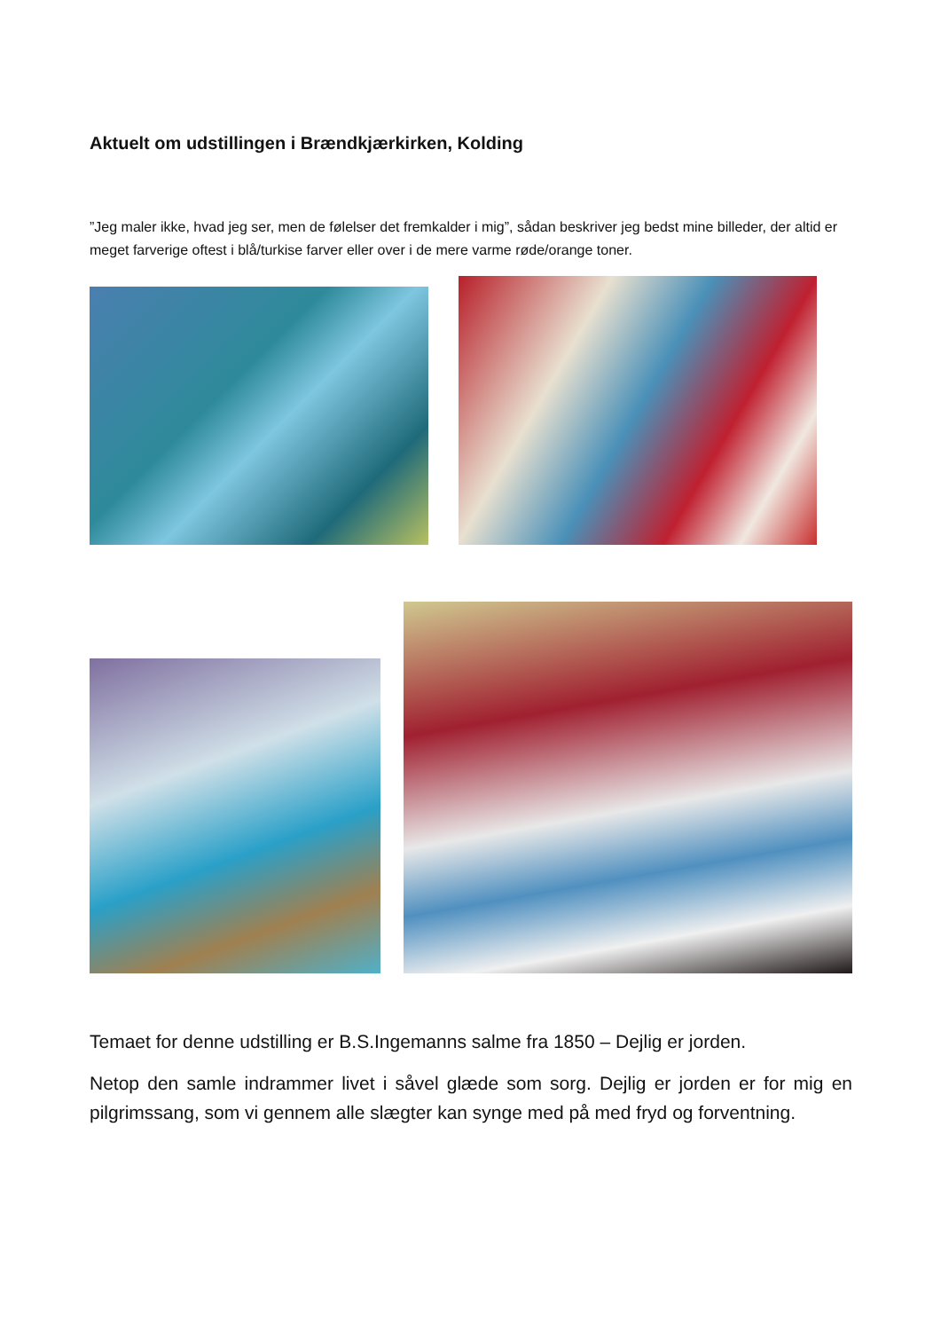Aktuelt om udstillingen i Brændkjærkirken, Kolding
”Jeg maler ikke, hvad jeg ser, men de følelser det fremkalder i mig”, sådan beskriver jeg bedst mine billeder, der altid er meget farverige oftest i blå/turkise farver eller over i de mere varme røde/orange toner.
Temaet for denne udstilling er B.S.Ingemanns salme fra 1850 – Dejlig er jorden.
Netop den samle indrammer livet i såvel glæde som sorg. Dejlig er jorden er for mig en pilgrimssang, som vi gennem alle slægter kan synge med på med fryd og forventning.